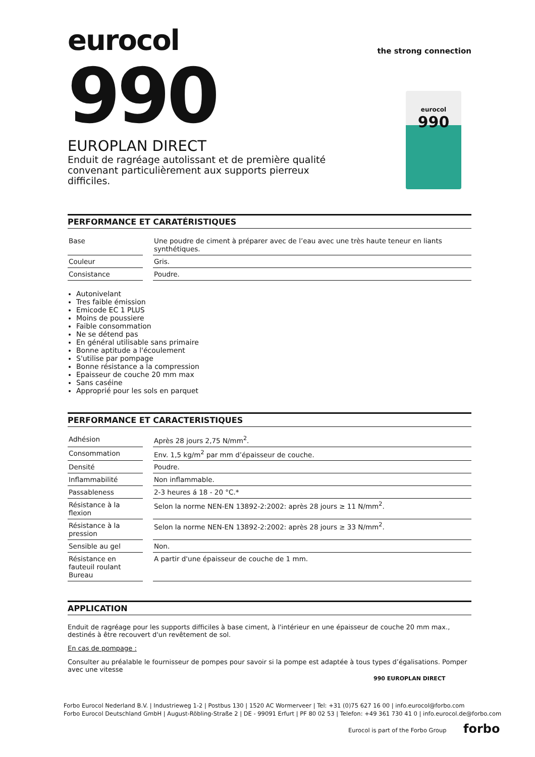eurocol
the strong connection
990
eurocol
990
EUROPLAN DIRECT
Enduit de ragréage autolissant et de première qualité convenant particulièrement aux supports pierreux difficiles.
PERFORMANCE ET CARATÉRISTIQUES
| Base | Une poudre de ciment à préparer avec de l’eau avec une très haute teneur en liants synthétiques. |
| Couleur | Gris. |
| Consistance | Poudre. |
Autonivelant
Tres faible émission
Emicode EC 1 PLUS
Moins de poussiere
Faible consommation
Ne se détend pas
En général utilisable sans primaire
Bonne aptitude a l'écoulement
S'utilise par pompage
Bonne résistance a la compression
Epaisseur de couche 20 mm max
Sans caséine
Approprié pour les sols en parquet
PERFORMANCE ET CARACTERISTIQUES
| Adhésion | Après 28 jours 2,75 N/mm<sup>2</sup>. |
| Consommation | Env. 1,5 kg/m<sup>2</sup> par mm d’épaisseur de couche. |
| Densité | Poudre. |
| Inflammabilité | Non inflammable. |
| Passableness | 2-3 heures á 18 - 20 °C.* |
| Résistance à la flexion | Selon la norme NEN-EN 13892-2:2002: après 28 jours ≥ 11 N/mm<sup>2</sup>. |
| Résistance à la pression | Selon la norme NEN-EN 13892-2:2002: après 28 jours ≥ 33 N/mm<sup>2</sup>. |
| Sensible au gel | Non. |
| Résistance en fauteuil roulant Bureau | A partir d'une épaisseur de couche de 1 mm. |
APPLICATION
Enduit de ragréage pour les supports difficiles à base ciment, à l'intérieur en une épaisseur de couche 20 mm max., destinés à être recouvert d'un revêtement de sol.
En cas de pompage :
Consulter au préalable le fournisseur de pompes pour savoir si la pompe est adaptée à tous types d’égalisations. Pomper avec une vitesse
990 EUROPLAN DIRECT
Forbo Eurocol Nederland B.V. | Industrieweg 1-2 | Postbus 130 | 1520 AC Wormerveer | Tel: +31 (0)75 627 16 00 | info.eurocol@forbo.com
Forbo Eurocol Deutschland GmbH | August-Röbling-Straße 2 | DE - 99091 Erfurt | PF 80 02 53 | Telefon: +49 361 730 41 0 | info.eurocol.de@forbo.com
Eurocol is part of the Forbo Group
forbo